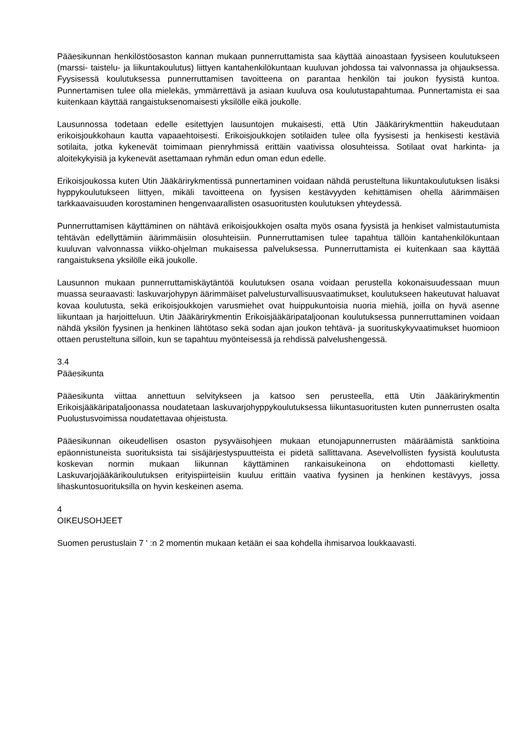Pääesikunnan henkilöstöosaston kannan mukaan punnerruttamista saa käyttää ainoastaan fyysiseen koulutukseen (marssi- taistelu- ja liikuntakoulutus) liittyen kantahenkilökuntaan kuuluvan johdossa tai valvonnassa ja ohjauksessa. Fyysisessä koulutuksessa punnerruttamisen tavoitteena on parantaa henkilön tai joukon fyysistä kuntoa. Punnertamisen tulee olla mielekäs, ymmärrettävä ja asiaan kuuluva osa koulutustapahtumaa. Punnertamista ei saa kuitenkaan käyttää rangaistuksenomaisesti yksilölle eikä joukolle.
Lausunnossa todetaan edelle esitettyjen lausuntojen mukaisesti, että Utin Jääkärirykmenttiin hakeudutaan erikoisjoukkohaun kautta vapaaehtoisesti. Erikoisjoukkojen sotilaiden tulee olla fyysisesti ja henkisesti kestäviä sotilaita, jotka kykenevät toimimaan pienryhmissä erittäin vaativissa olosuhteissa. Sotilaat ovat harkinta- ja aloitekykyisiä ja kykenevät asettamaan ryhmän edun oman edun edelle.
Erikoisjoukossa kuten Utin Jääkärirykmentissä punnertaminen voidaan nähdä perusteltuna liikuntakoulutuksen lisäksi hyppykoulutukseen liittyen, mikäli tavoitteena on fyysisen kestävyyden kehittämisen ohella äärimmäisen tarkkaavaisuuden korostaminen hengenvaarallisten osasuoritusten koulutuksen yhteydessä.
Punnerruttamisen käyttäminen on nähtävä erikoisjoukkojen osalta myös osana fyysistä ja henkiset valmistautumista tehtävän edellyttämiin äärimmäisiin olosuhteisiin. Punnerruttamisen tulee tapahtua tällöin kantahenkilökuntaan kuuluvan valvonnassa viikko-ohjelman mukaisessa palveluksessa. Punnerruttamista ei kuitenkaan saa käyttää rangaistuksena yksilölle eikä joukolle.
Lausunnon mukaan punnerruttamiskäytäntöä koulutuksen osana voidaan perustella kokonaisuudessaan muun muassa seuraavasti: laskuvarjohypyn äärimmäiset palvelusturvallisuusvaatimukset, koulutukseen hakeutuvat haluavat kovaa koulutusta, sekä erikoisjoukkojen varusmiehet ovat huippukuntoisia nuoria miehiä, joilla on hyvä asenne liikuntaan ja harjoitteluun. Utin Jääkärirykmentin Erikoisjääkäripataljoonan koulutuksessa punnerruttaminen voidaan nähdä yksilön fyysinen ja henkinen lähtötaso sekä sodan ajan joukon tehtävä- ja suorituskykyvaatimukset huomioon ottaen perusteltuna silloin, kun se tapahtuu myönteisessä ja rehdissä palvelushengessä.
3.4
Pääesikunta
Pääesikunta viittaa annettuun selvitykseen ja katsoo sen perusteella, että Utin Jääkärirykmentin Erikoisjääkäripataljoonassa noudatetaan laskuvarjohyppykoulutuksessa liikuntasuoritusten kuten punnerrusten osalta Puolustusvoimissa noudatettavaa ohjeistusta.
Pääesikunnan oikeudellisen osaston pysyväisohjeen mukaan etunojapunnerrusten määräämistä sanktioina epäonnistuneista suorituksista tai sisäjärjestyspuutteista ei pidetä sallittavana. Asevelvollisten fyysistä koulutusta koskevan normin mukaan liikunnan käyttäminen rankaisukeinona on ehdottomasti kielletty. Laskuvarjojääkärikoulutuksen erityispiirteisiin kuuluu erittäin vaativa fyysinen ja henkinen kestävyys, jossa lihaskuntosuorituksilla on hyvin keskeinen asema.
4
OIKEUSOHJEET
Suomen perustuslain 7 ' :n 2 momentin mukaan ketään ei saa kohdella ihmisarvoa loukkaavasti.